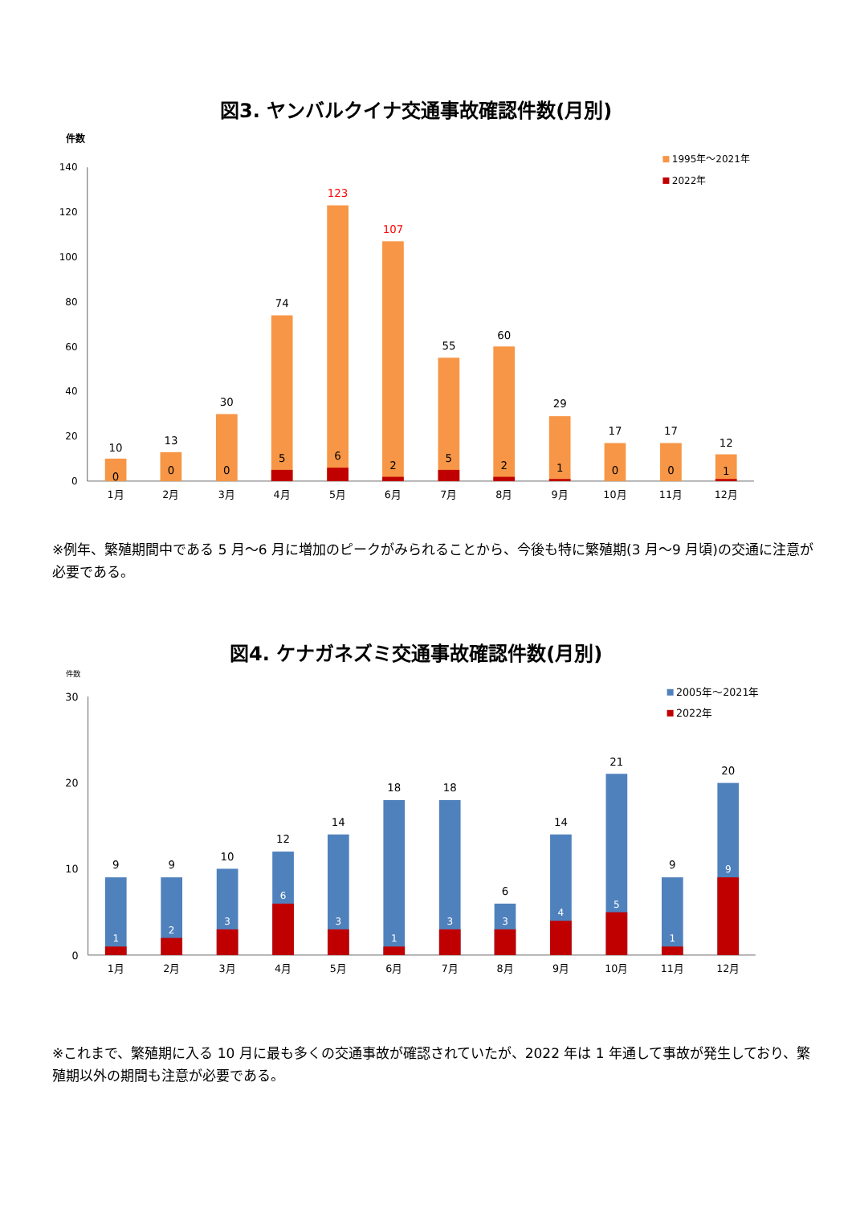図3. ヤンバルクイナ交通事故確認件数(月別)
件数
1995年～2021年
2022年
140
120
100
80
60
40
20
0
10
13
30
74
123
107
55
60
29
17
17
12
0
0
0
5
6
2
5
2
1
0
0
1
1月
2月
3月
4月
5月
6月
7月
8月
9月
10月
11月
12月
※例年、繁殖期間中である 5 月～6 月に増加のピークがみられることから、今後も特に繁殖期(3 月～9 月頃)の交通に注意が必要である。
図4. ケナガネズミ交通事故確認件数(月別)
件数
2005年～2021年
2022年
30
20
10
0
9
9
10
12
14
18
18
6
14
21
9
20
1
2
3
6
3
1
3
3
4
5
1
9
1月
2月
3月
4月
5月
6月
7月
8月
9月
10月
11月
12月
※これまで、繁殖期に入る 10 月に最も多くの交通事故が確認されていたが、2022 年は 1 年通して事故が発生しており、繁殖期以外の期間も注意が必要である。